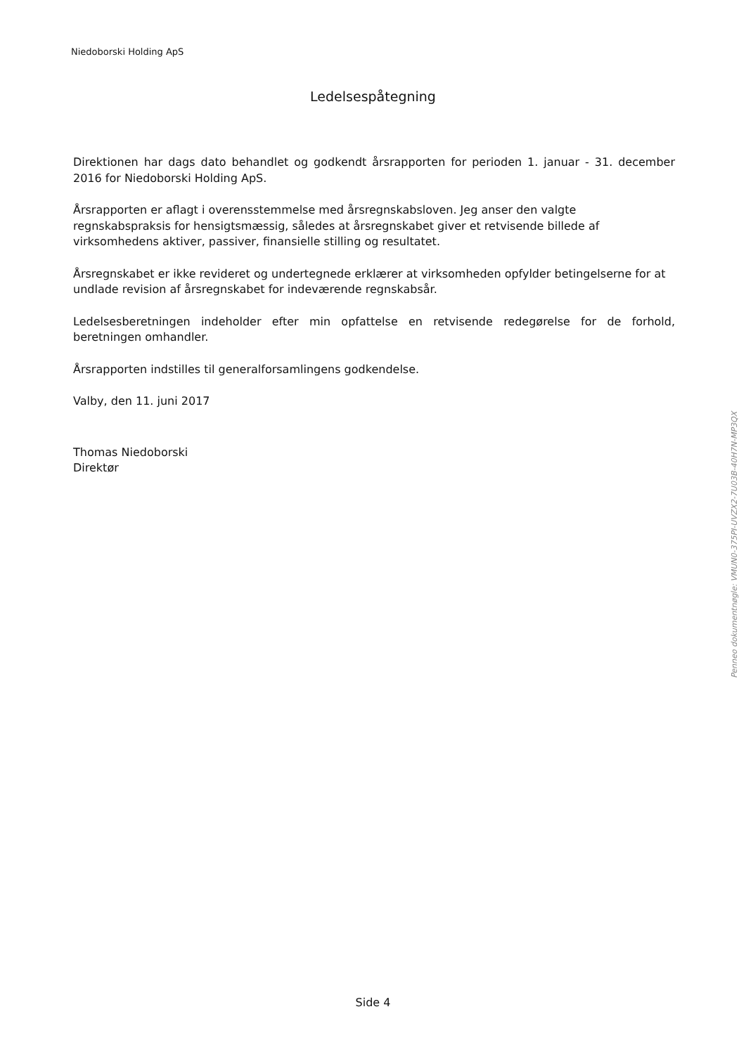Niedoborski Holding ApS
Ledelsespåtegning
Direktionen har dags dato behandlet og godkendt årsrapporten for perioden 1. januar - 31. december 2016 for Niedoborski Holding ApS.
Årsrapporten er aflagt i overensstemmelse med årsregnskabsloven. Jeg anser den valgte regnskabspraksis for hensigtsmæssig, således at årsregnskabet giver et retvisende billede af virksomhedens aktiver, passiver, finansielle stilling og resultatet.
Årsregnskabet er ikke revideret og undertegnede erklærer at virksomheden opfylder betingelserne for at undlade revision af årsregnskabet for indeværende regnskabsår.
Ledelsesberetningen indeholder efter min opfattelse en retvisende redegørelse for de forhold, beretningen omhandler.
Årsrapporten indstilles til generalforsamlingens godkendelse.
Valby, den 11. juni 2017
Thomas Niedoborski
Direktør
Penneo dokumentnøgle: VMUN0-375PI-UVZX2-7U03B-40H7N-MP3QX
Side 4